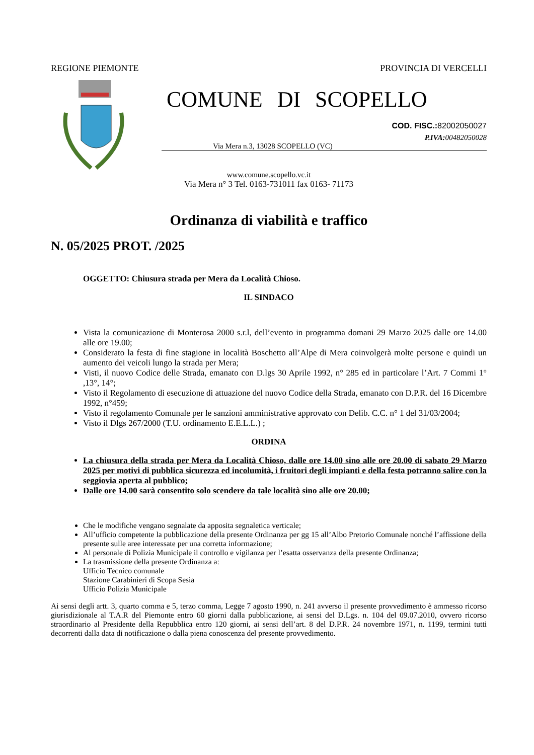REGIONE PIEMONTE PROVINCIA DI VERCELLI
COMUNE DI SCOPELLO
COD. FISC.: 82002050027
P.IVA: 00482050028
Via Mera n.3, 13028 SCOPELLO (VC)
www.comune.scopello.vc.it
Via Mera n° 3 Tel. 0163-731011 fax 0163- 71173
Ordinanza di viabilità e traffico
N. 05/2025 PROT. /2025
OGGETTO: Chiusura strada per Mera da Località Chioso.
IL SINDACO
Vista la comunicazione di Monterosa 2000 s.r.l, dell’evento in programma domani 29 Marzo 2025 dalle ore 14.00 alle ore 19.00;
Considerato la festa di fine stagione in località Boschetto all’Alpe di Mera coinvolgerà molte persone e quindi un aumento dei veicoli lungo la strada per Mera;
Visti, il nuovo Codice delle Strada, emanato con D.lgs 30 Aprile 1992, n° 285 ed in particolare l’Art. 7 Commi 1° ,13°, 14°;
Visto il Regolamento di esecuzione di attuazione del nuovo Codice della Strada, emanato con D.P.R. del 16 Dicembre 1992, n°459;
Visto il regolamento Comunale per le sanzioni amministrative approvato con Delib. C.C. n° 1 del 31/03/2004;
Visto il Dlgs 267/2000 (T.U. ordinamento E.E.L.L.) ;
ORDINA
La chiusura della strada per Mera da Località Chioso, dalle ore 14.00 sino alle ore 20.00 di sabato 29 Marzo 2025 per motivi di pubblica sicurezza ed incolumità, i fruitori degli impianti e della festa potranno salire con la seggiovia aperta al pubblico;
Dalle ore 14.00 sarà consentito solo scendere da tale località sino alle ore 20.00;
Che le modifiche vengano segnalate da apposita segnaletica verticale;
All’ufficio competente la pubblicazione della presente Ordinanza per gg 15 all’Albo Pretorio Comunale nonché l’affissione della presente sulle aree interessate per una corretta informazione;
Al personale di Polizia Municipale il controllo e vigilanza per l’esatta osservanza della presente Ordinanza;
La trasmissione della presente Ordinanza a:
Ufficio Tecnico comunale
Stazione Carabinieri di Scopa Sesia
Ufficio Polizia Municipale
Ai sensi degli artt. 3, quarto comma e 5, terzo comma, Legge 7 agosto 1990, n. 241 avverso il presente provvedimento è ammesso ricorso giurisdizionale al T.A.R del Piemonte entro 60 giorni dalla pubblicazione, ai sensi del D.Lgs. n. 104 del 09.07.2010, ovvero ricorso straordinario al Presidente della Repubblica entro 120 giorni, ai sensi dell’art. 8 del D.P.R. 24 novembre 1971, n. 1199, termini tutti decorrenti dalla data di notificazione o dalla piena conoscenza del presente provvedimento.